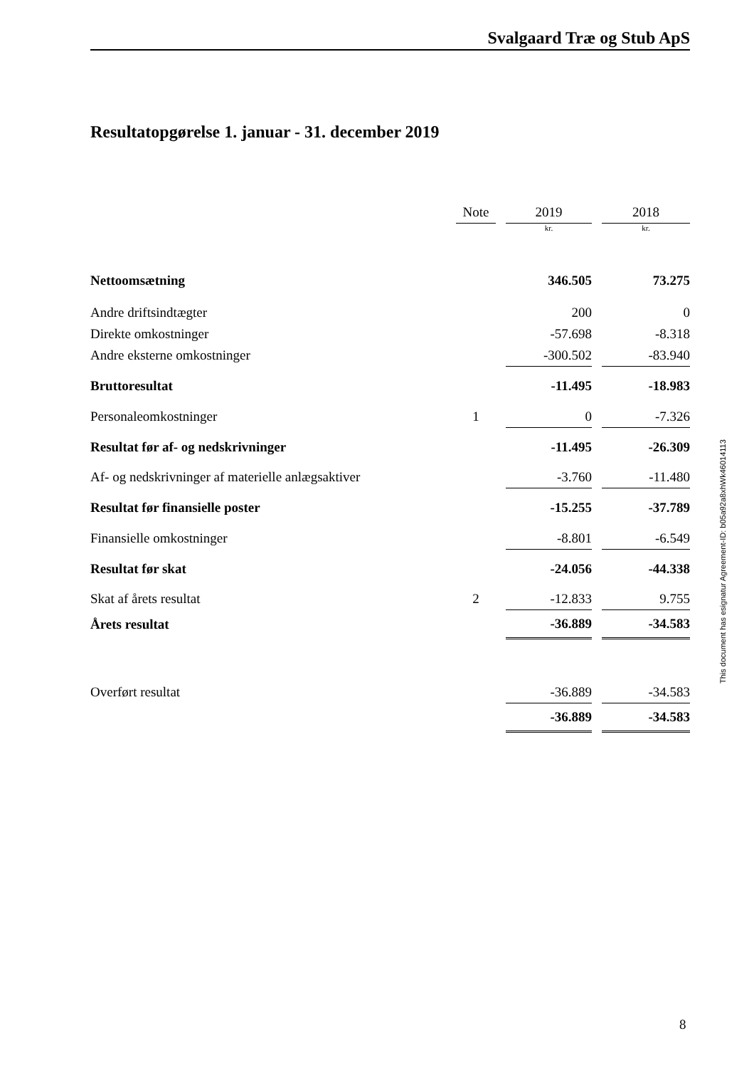Svalgaard Træ og Stub ApS
Resultatopgørelse 1. januar - 31. december 2019
| | Note | | 2019 | | 2018 |
| --- | --- | --- | --- | --- | --- |
| | | | kr. | | kr. |
| Nettoomsætning | | | 346.505 | | 73.275 |
| Andre driftsindtægter | | | 200 | | 0 |
| Direkte omkostninger | | | -57.698 | | -8.318 |
| Andre eksterne omkostninger | | | -300.502 | | -83.940 |
| Bruttoresultat | | | -11.495 | | -18.983 |
| Personaleomkostninger | 1 | | 0 | | -7.326 |
| Resultat før af- og nedskrivninger | | | -11.495 | | -26.309 |
| Af- og nedskrivninger af materielle anlægsaktiver | | | -3.760 | | -11.480 |
| Resultat før finansielle poster | | | -15.255 | | -37.789 |
| Finansielle omkostninger | | | -8.801 | | -6.549 |
| Resultat før skat | | | -24.056 | | -44.338 |
| Skat af årets resultat | 2 | | -12.833 | | 9.755 |
| Årets resultat | | | -36.889 | | -34.583 |
| Overført resultat | | | -36.889 | | -34.583 |
| | | | -36.889 | | -34.583 |
This document has esignatur Agreement-ID: b05a92a8xhWk46014113
8